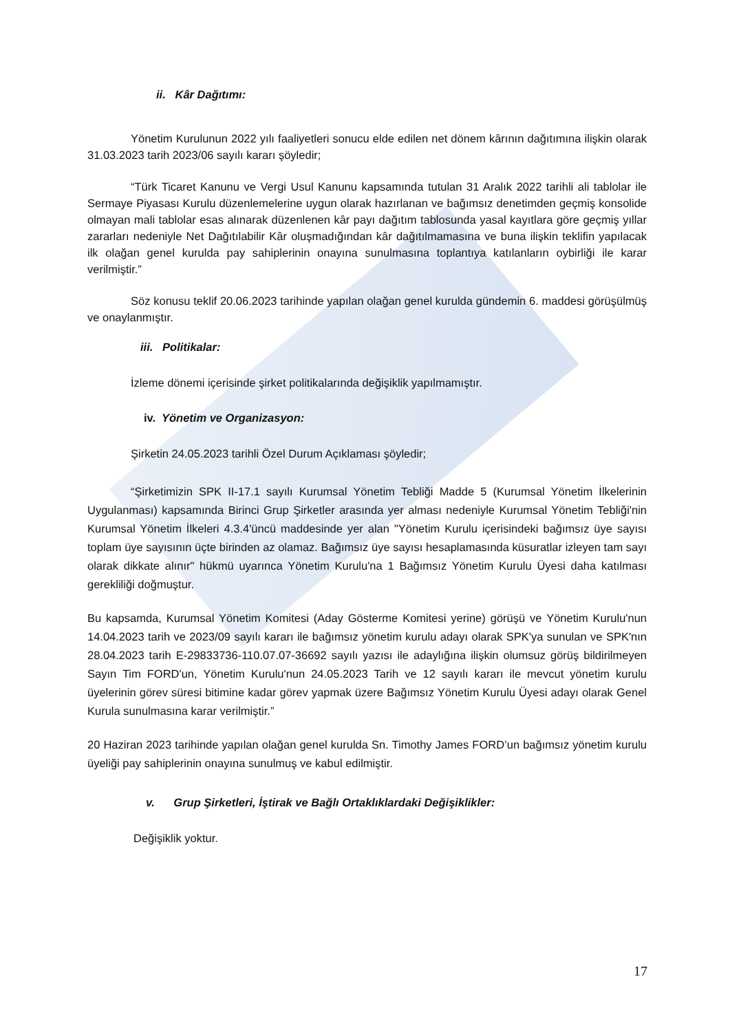ii. Kâr Dağıtımı:
Yönetim Kurulunun 2022 yılı faaliyetleri sonucu elde edilen net dönem kârının dağıtımına ilişkin olarak 31.03.2023 tarih 2023/06 sayılı kararı şöyledir;
“Türk Ticaret Kanunu ve Vergi Usul Kanunu kapsamında tutulan 31 Aralık 2022 tarihli ali tablolar ile Sermaye Piyasası Kurulu düzenlemelerine uygun olarak hazırlanan ve bağımsız denetimden geçmiş konsolide olmayan mali tablolar esas alınarak düzenlenen kâr payı dağıtım tablosunda yasal kayıtlara göre geçmiş yıllar zararları nedeniyle Net Dağıtılabilir Kâr oluşmadığından kâr dağıtılmamasına ve buna ilişkin teklifin yapılacak ilk olağan genel kurulda pay sahiplerinin onayına sunulmasına toplantıya katılanların oybirliği ile karar verilmiştir.”
Söz konusu teklif 20.06.2023 tarihinde yapılan olağan genel kurulda gündemin 6. maddesi görüşülmüş ve onaylanmıştır.
iii. Politikalar:
İzleme dönemi içerisinde şirket politikalarında değişiklik yapılmamıştır.
iv. Yönetim ve Organizasyon:
Şirketin 24.05.2023 tarihli Özel Durum Açıklaması şöyledir;
“Şirketimizin SPK II-17.1 sayılı Kurumsal Yönetim Tebliği Madde 5 (Kurumsal Yönetim İlkelerinin Uygulanması) kapsamında Birinci Grup Şirketler arasında yer alması nedeniyle Kurumsal Yönetim Tebliği'nin Kurumsal Yönetim İlkeleri 4.3.4'üncü maddesinde yer alan "Yönetim Kurulu içerisindeki bağımsız üye sayısı toplam üye sayısının üçte birinden az olamaz. Bağımsız üye sayısı hesaplamasında küsuratlar izleyen tam sayı olarak dikkate alınır" hükmü uyarınca Yönetim Kurulu'na 1 Bağımsız Yönetim Kurulu Üyesi daha katılması gerekliliği doğmuştur.
Bu kapsamda, Kurumsal Yönetim Komitesi (Aday Gösterme Komitesi yerine) görüşü ve Yönetim Kurulu'nun 14.04.2023 tarih ve 2023/09 sayılı kararı ile bağımsız yönetim kurulu adayı olarak SPK'ya sunulan ve SPK'nın 28.04.2023 tarih E-29833736-110.07.07-36692 sayılı yazısı ile adaylığına ilişkin olumsuz görüş bildirilmeyen Sayın Tim FORD'un, Yönetim Kurulu'nun 24.05.2023 Tarih ve 12 sayılı kararı ile mevcut yönetim kurulu üyelerinin görev süresi bitimine kadar görev yapmak üzere Bağımsız Yönetim Kurulu Üyesi adayı olarak Genel Kurula sunulmasına karar verilmiştir.”
20 Haziran 2023 tarihinde yapılan olağan genel kurulda Sn. Timothy James FORD’un bağımsız yönetim kurulu üyeliği pay sahiplerinin onayına sunulmuş ve kabul edilmiştir.
v. Grup Şirketleri, İştirak ve Bağlı Ortaklıklardaki Değişiklikler:
Değişiklik yoktur.
17